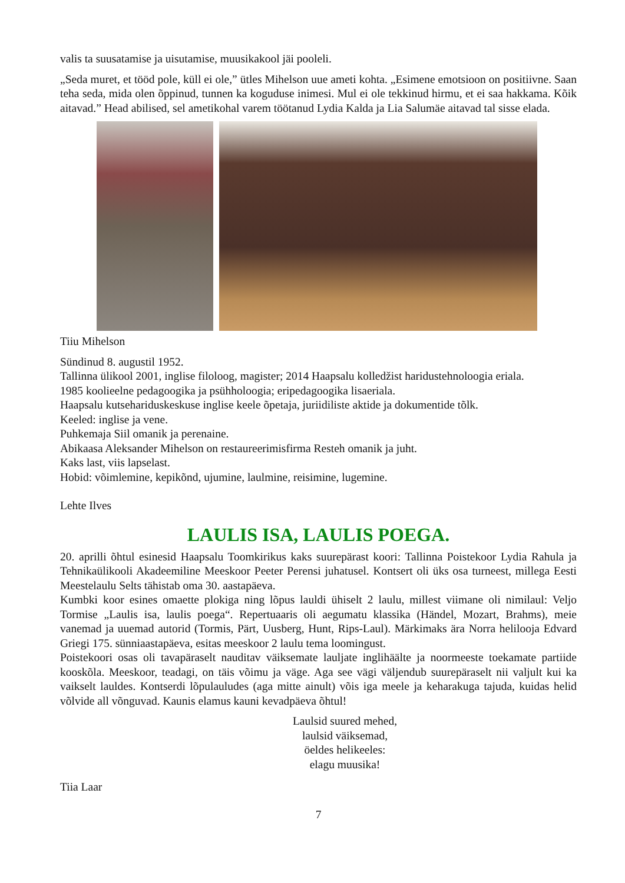valis ta suusatamise ja uisutamise, muusikakool jäi pooleli.
„Seda muret, et tööd pole, küll ei ole,” ütles Mihelson uue ameti kohta. „Esimene emotsioon on positiivne. Saan teha seda, mida olen õppinud, tunnen ka koguduse inimesi. Mul ei ole tekkinud hirmu, et ei saa hakkama. Kõik aitavad.” Head abilised, sel ametikohal varem töötanud Lydia Kalda ja Lia Salumäe aitavad tal sisse elada.
Tiiu Mihelson
Sündinud 8. augustil 1952.
Tallinna ülikool 2001, inglise filoloog, magister; 2014 Haapsalu kolledžist haridustehnoloogia eriala.
1985 koolieelne pedagoogika ja psühholoogia; eripedagoogika lisaeriala.
Haapsalu kutsehariduskeskuse inglise keele õpetaja, juriidiliste aktide ja dokumentide tõlk.
Keeled: inglise ja vene.
Puhkemaja Siil omanik ja perenaine.
Abikaasa Aleksander Mihelson on restaureerimisfirma Resteh omanik ja juht.
Kaks last, viis lapselast.
Hobid: võimlemine, kepikõnd, ujumine, laulmine, reisimine, lugemine.
Lehte Ilves
LAULIS ISA, LAULIS POEGA.
20. aprilli õhtul esinesid Haapsalu Toomkirikus kaks suurepärast koori: Tallinna Poistekoor Lydia Rahula ja Tehnikaülikooli Akadeemiline Meeskoor Peeter Perensi juhatusel. Kontsert oli üks osa turneest, millega Eesti Meestelaulu Selts tähistab oma 30. aastapäeva.
Kumbki koor esines omaette plokiga ning lõpus lauldi ühiselt 2 laulu, millest viimane oli nimilaul: Veljo Tormise „Laulis isa, laulis poega“. Repertuaaris oli aegumatu klassika (Händel, Mozart, Brahms), meie vanemad ja uuemad autorid (Tormis, Pärt, Uusberg, Hunt, Rips-Laul). Märkimaks ära Norra helilooja Edvard Griegi 175. sünniaastapäeva, esitas meeskoor 2 laulu tema loomingust.
Poistekoori osas oli tavapäraselt nauditav väiksemate lauljate inglihäälte ja noormeeste toekamate partiide kooskõla. Meeskoor, teadagi, on täis võimu ja väge. Aga see vägi väljendub suurepäraselt nii valjult kui ka vaikselt lauldes. Kontserdi lõpulauludes (aga mitte ainult) võis iga meele ja keharakuga tajuda, kuidas helid võlvide all võnguvad. Kaunis elamus kauni kevadpäeva õhtul!
Laulsid suured mehed,
laulsid väiksemad,
öeldes helikeeles:
elagu muusika!
Tiia Laar
7